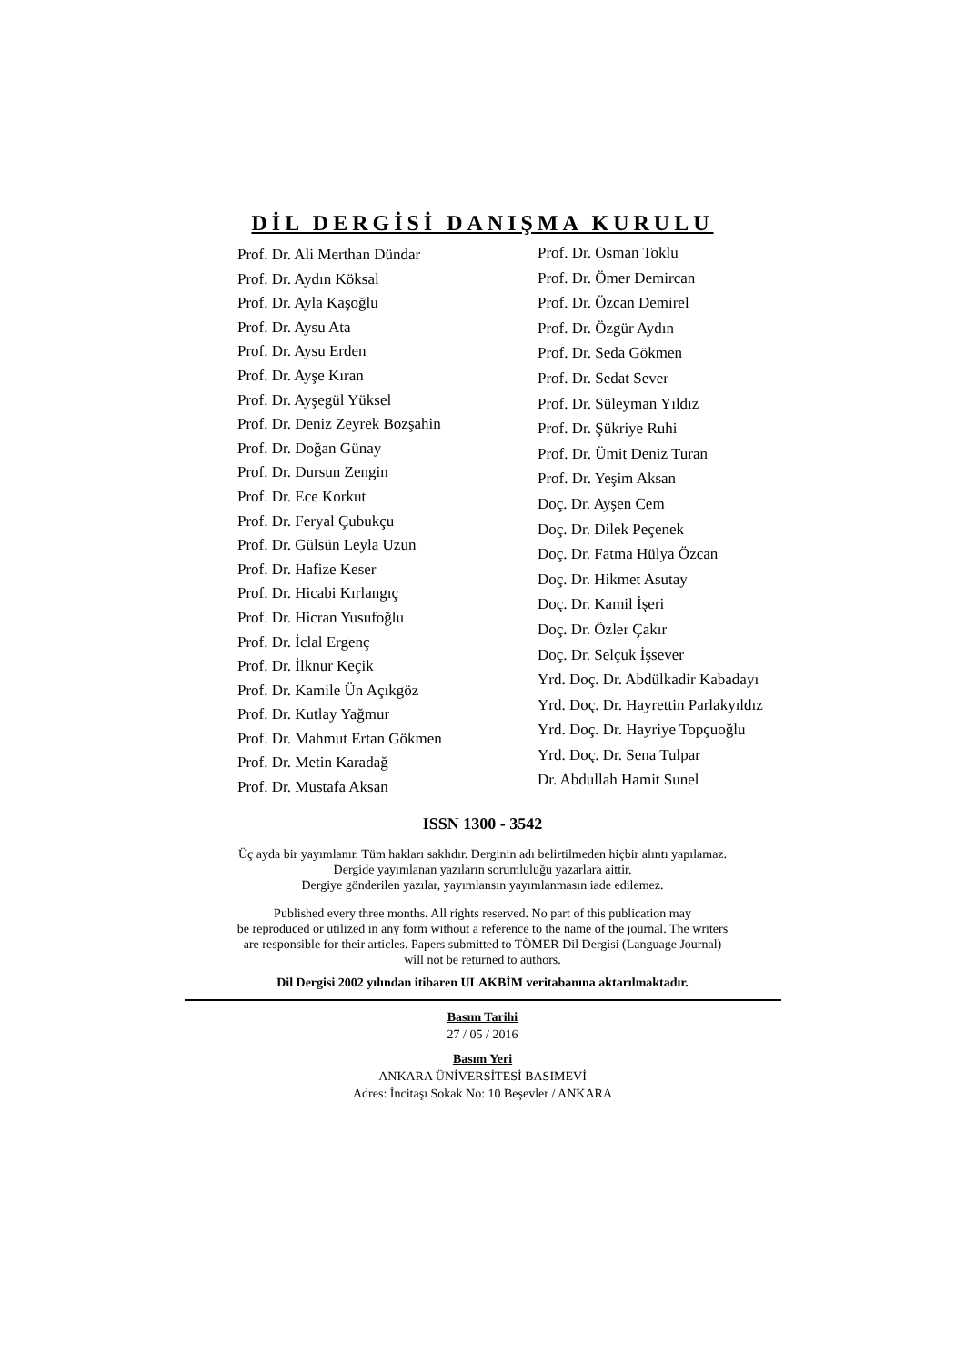DİL DERGİSİ DANIŞMA KURULU
Prof. Dr. Ali Merthan Dündar
Prof. Dr. Aydın Köksal
Prof. Dr. Ayla Kaşoğlu
Prof. Dr. Aysu Ata
Prof. Dr. Aysu Erden
Prof. Dr. Ayşe Kıran
Prof. Dr. Ayşegül Yüksel
Prof. Dr. Deniz Zeyrek Bozşahin
Prof. Dr. Doğan Günay
Prof. Dr. Dursun Zengin
Prof. Dr. Ece Korkut
Prof. Dr. Feryal Çubukçu
Prof. Dr. Gülsün Leyla Uzun
Prof. Dr. Hafize Keser
Prof. Dr. Hicabi Kırlangıç
Prof. Dr. Hicran Yusufoğlu
Prof. Dr. İclal Ergenç
Prof. Dr. İlknur Keçik
Prof. Dr. Kamile Ün Açıkgöz
Prof. Dr. Kutlay Yağmur
Prof. Dr. Mahmut Ertan Gökmen
Prof. Dr. Metin Karadağ
Prof. Dr. Mustafa Aksan
Prof. Dr. Osman Toklu
Prof. Dr. Ömer Demircan
Prof. Dr. Özcan Demirel
Prof. Dr. Özgür Aydın
Prof. Dr. Seda Gökmen
Prof. Dr. Sedat Sever
Prof. Dr. Süleyman Yıldız
Prof. Dr. Şükriye Ruhi
Prof. Dr. Ümit Deniz Turan
Prof. Dr. Yeşim Aksan
Doç. Dr. Ayşen Cem
Doç. Dr. Dilek Peçenek
Doç. Dr. Fatma Hülya Özcan
Doç. Dr. Hikmet Asutay
Doç. Dr. Kamil İşeri
Doç. Dr. Özler Çakır
Doç. Dr. Selçuk İşsever
Yrd. Doç. Dr. Abdülkadir Kabadayı
Yrd. Doç. Dr. Hayrettin Parlakyıldız
Yrd. Doç. Dr. Hayriye Topçuoğlu
Yrd. Doç. Dr. Sena Tulpar
Dr. Abdullah Hamit Sunel
ISSN 1300 - 3542
Üç ayda bir yayımlanır. Tüm hakları saklıdır. Derginin adı belirtilmeden hiçbir alıntı yapılamaz.
Dergide yayımlanan yazıların sorumluluğu yazarlara aittir.
Dergiye gönderilen yazılar, yayımlansın yayımlanmasın iade edilemez.
Published every three months. All rights reserved. No part of this publication may
be reproduced or utilized in any form without a reference to the name of the journal. The writers
are responsible for their articles. Papers submitted to TÖMER Dil Dergisi (Language Journal)
will not be returned to authors.
Dil Dergisi 2002 yılından itibaren ULAKBİM veritabanına aktarılmaktadır.
Basım Tarihi
27 / 05 / 2016
Basım Yeri
ANKARA ÜNİVERSİTESİ BASIMEVİ
Adres: İncitaşı Sokak No: 10 Beşevler / ANKARA